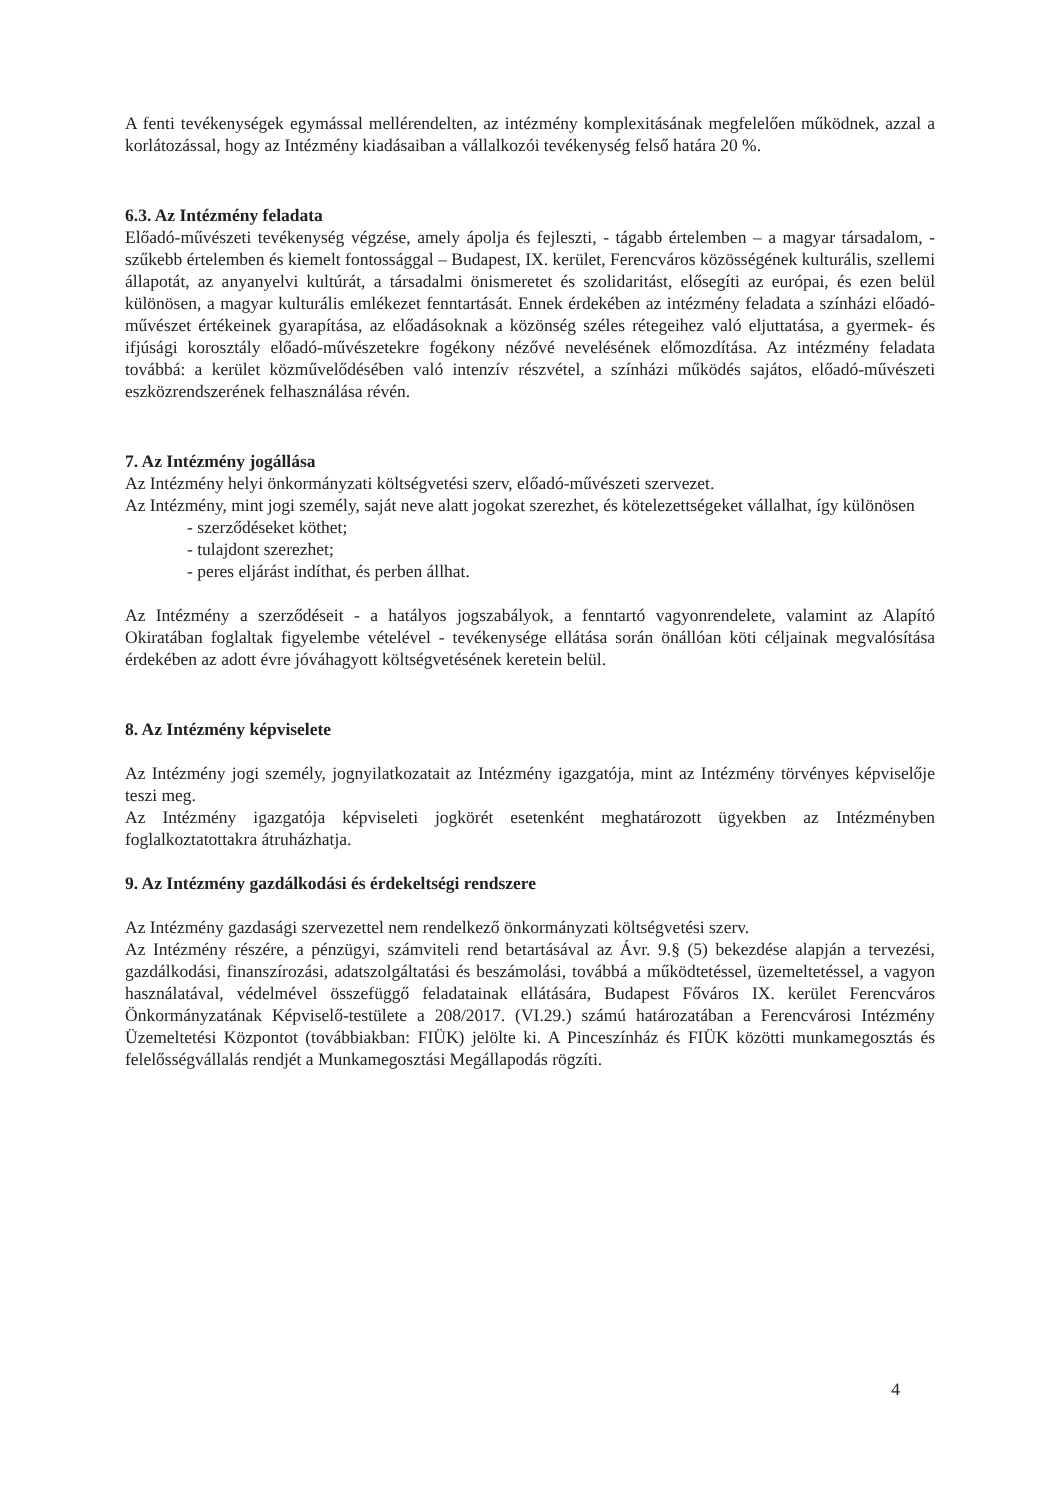A fenti tevékenységek egymással mellérendelten, az intézmény komplexitásának megfelelően működnek, azzal a korlátozással, hogy az Intézmény kiadásaiban a vállalkozói tevékenység felső határa 20 %.
6.3. Az Intézmény feladata
Előadó-művészeti tevékenység végzése, amely ápolja és fejleszti, - tágabb értelemben – a magyar társadalom, - szűkebb értelemben és kiemelt fontossággal – Budapest, IX. kerület, Ferencváros közösségének kulturális, szellemi állapotát, az anyanyelvi kultúrát, a társadalmi önismeretet és szolidaritást, elősegíti az európai, és ezen belül különösen, a magyar kulturális emlékezet fenntartását. Ennek érdekében az intézmény feladata a színházi előadó-művészet értékeinek gyarapítása, az előadásoknak a közönség széles rétegeihez való eljuttatása, a gyermek- és ifjúsági korosztály előadó-művészetekre fogékony nézővé nevelésének előmozdítása. Az intézmény feladata továbbá: a kerület közművelődésében való intenzív részvétel, a színházi működés sajátos, előadó-művészeti eszközrendszerének felhasználása révén.
7. Az Intézmény jogállása
Az Intézmény helyi önkormányzati költségvetési szerv, előadó-művészeti szervezet.
Az Intézmény, mint jogi személy, saját neve alatt jogokat szerezhet, és kötelezettségeket vállalhat, így különösen
- szerződéseket köthet;
- tulajdont szerezhet;
- peres eljárást indíthat, és perben állhat.
Az Intézmény a szerződéseit - a hatályos jogszabályok, a fenntartó vagyonrendelete, valamint az Alapító Okiratában foglaltak figyelembe vételével - tevékenysége ellátása során önállóan köti céljainak megvalósítása érdekében az adott évre jóváhagyott költségvetésének keretein belül.
8. Az Intézmény képviselete
Az Intézmény jogi személy, jognyilatkozatait az Intézmény igazgatója, mint az Intézmény törvényes képviselője teszi meg.
Az Intézmény igazgatója képviseleti jogkörét esetenként meghatározott ügyekben az Intézményben foglalkoztatottakra átruházhatja.
9. Az Intézmény gazdálkodási és érdekeltségi rendszere
Az Intézmény gazdasági szervezettel nem rendelkező önkormányzati költségvetési szerv.
Az Intézmény részére, a pénzügyi, számviteli rend betartásával az Ávr. 9.§ (5) bekezdése alapján a tervezési, gazdálkodási, finanszírozási, adatszolgáltatási és beszámolási, továbbá a működtetéssel, üzemeltetéssel, a vagyon használatával, védelmével összefüggő feladatainak ellátására, Budapest Főváros IX. kerület Ferencváros Önkormányzatának Képviselő-testülete a 208/2017. (VI.29.) számú határozatában a Ferencvárosi Intézmény Üzemeltetési Központot (továbbiakban: FIÜK) jelölte ki. A Pinceszínház és FIÜK közötti munkamegosztás és felelősségvállalás rendjét a Munkamegosztási Megállapodás rögzíti.
4